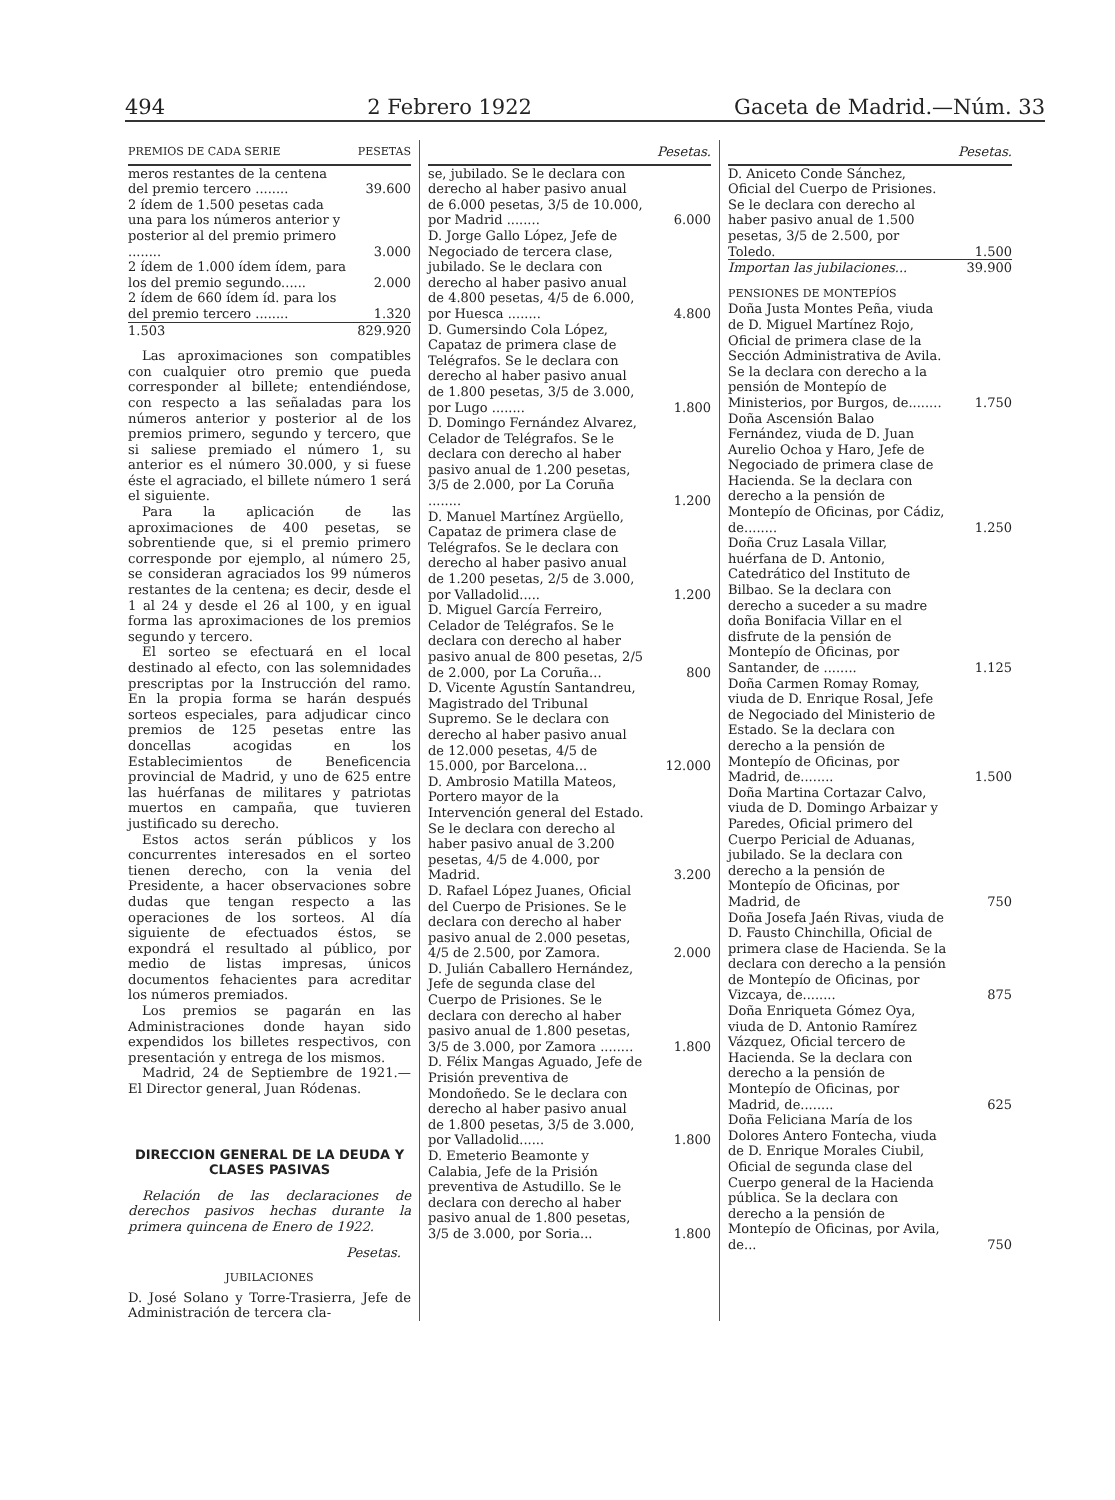494 2 Febrero 1922 Gaceta de Madrid.—Núm. 33
| PREMIOS DE CADA SERIE | PESETAS |
| --- | --- |
| meros restantes de la centena del premio tercero ........ | 39.600 |
| 2 ídem de 1.500 pesetas cada una para los números anterior y posterior al del premio primero ........ | 3.000 |
| 2 ídem de 1.000 ídem ídem, para los del premio segundo...... | 2.000 |
| 2 ídem de 660 ídem íd. para los del premio tercero ........ | 1.320 |
| 1.503 | 829.920 |
Las aproximaciones son compatibles con cualquier otro premio que pueda corresponder al billete; entendiéndose, con respecto a las señaladas para los números anterior y posterior al de los premios primero, segundo y tercero, que si saliese premiado el número 1, su anterior es el número 30.000, y si fuese éste el agraciado, el billete número 1 será el siguiente.
Para la aplicación de las aproximaciones de 400 pesetas, se sobrentiende que, si el premio primero corresponde por ejemplo, al número 25, se consideran agraciados los 99 números restantes de la centena; es decir, desde el 1 al 24 y desde el 26 al 100, y en igual forma las aproximaciones de los premios segundo y tercero.
El sorteo se efectuará en el local destinado al efecto, con las solemnidades prescriptas por la Instrucción del ramo. En la propia forma se harán después sorteos especiales, para adjudicar cinco premios de 125 pesetas entre las doncellas acogidas en los Establecimientos de Beneficencia provincial de Madrid, y uno de 625 entre las huérfanas de militares y patriotas muertos en campaña, que tuvieren justificado su derecho.
Estos actos serán públicos y los concurrentes interesados en el sorteo tienen derecho, con la venia del Presidente, a hacer observaciones sobre dudas que tengan respecto a las operaciones de los sorteos. Al día siguiente de efectuados éstos, se expondrá el resultado al público, por medio de listas impresas, únicos documentos fehacientes para acreditar los números premiados.
Los premios se pagarán en las Administraciones donde hayan sido expendidos los billetes respectivos, con presentación y entrega de los mismos.
Madrid, 24 de Septiembre de 1921.— El Director general, Juan Ródenas.
DIRECCION GENERAL DE LA DEUDA Y CLASES PASIVAS
Relación de las declaraciones de derechos pasivos hechas durante la primera quincena de Enero de 1922.
Pesetas.
JUBILACIONES
D. José Solano y Torre-Trasierra, Jefe de Administración de tercera cla-
| | Pesetas. |
| --- | --- |
| se, jubilado. Se le declara con derecho al haber pasivo anual de 6.000 pesetas, 3/5 de 10.000, por Madrid ........ | 6.000 |
| D. Jorge Gallo López, Jefe de Negociado de tercera clase, jubilado. Se le declara con derecho al haber pasivo anual de 4.800 pesetas, 4/5 de 6.000, por Huesca ........ | 4.800 |
| D. Gumersindo Cola López, Capataz de primera clase de Telégrafos. Se le declara con derecho al haber pasivo anual de 1.800 pesetas, 3/5 de 3.000, por Lugo ........ | 1.800 |
| D. Domingo Fernández Alvarez, Celador de Telégrafos. Se le declara con derecho al haber pasivo anual de 1.200 pesetas, 3/5 de 2.000, por La Coruña ........ | 1.200 |
| D. Manuel Martínez Argüello, Capataz de primera clase de Telégrafos. Se le declara con derecho al haber pasivo anual de 1.200 pesetas, 2/5 de 3.000, por Valladolid..... | 1.200 |
| D. Miguel García Ferreiro, Celador de Telégrafos. Se le declara con derecho al haber pasivo anual de 800 pesetas, 2/5 de 2.000, por La Coruña... | 800 |
| D. Vicente Agustín Santandreu, Magistrado del Tribunal Supremo. Se le declara con derecho al haber pasivo anual de 12.000 pesetas, 4/5 de 15.000, por Barcelona... | 12.000 |
| D. Ambrosio Matilla Mateos, Portero mayor de la Intervención general del Estado. Se le declara con derecho al haber pasivo anual de 3.200 pesetas, 4/5 de 4.000, por Madrid. | 3.200 |
| D. Rafael López Juanes, Oficial del Cuerpo de Prisiones. Se le declara con derecho al haber pasivo anual de 2.000 pesetas, 4/5 de 2.500, por Zamora. | 2.000 |
| D. Julián Caballero Hernández, Jefe de segunda clase del Cuerpo de Prisiones. Se le declara con derecho al haber pasivo anual de 1.800 pesetas, 3/5 de 3.000, por Zamora ........ | 1.800 |
| D. Félix Mangas Aguado, Jefe de Prisión preventiva de Mondoñedo. Se le declara con derecho al haber pasivo anual de 1.800 pesetas, 3/5 de 3.000, por Valladolid...... | 1.800 |
| D. Emeterio Beamonte y Calabia, Jefe de la Prisión preventiva de Astudillo. Se le declara con derecho al haber pasivo anual de 1.800 pesetas, 3/5 de 3.000, por Soria... | 1.800 |
| | Pesetas. |
| --- | --- |
| D. Aniceto Conde Sánchez, Oficial del Cuerpo de Prisiones. Se le declara con derecho al haber pasivo anual de 1.500 pesetas, 3/5 de 2.500, por Toledo. | 1.500 |
| Importan las jubilaciones... | 39.900 |
| PENSIONES DE MONTEPÍOS | |
| Doña Justa Montes Peña, viuda de D. Miguel Martínez Rojo, Oficial de primera clase de la Sección Administrativa de Avila. Se la declara con derecho a la pensión de Montepío de Ministerios, por Burgos, de........ | 1.750 |
| Doña Ascensión Balao Fernández, viuda de D. Juan Aurelio Ochoa y Haro, Jefe de Negociado de primera clase de Hacienda. Se la declara con derecho a la pensión de Montepío de Oficinas, por Cádiz, de........ | 1.250 |
| Doña Cruz Lasala Villar, huérfana de D. Antonio, Catedrático del Instituto de Bilbao. Se la declara con derecho a suceder a su madre doña Bonifacia Villar en el disfrute de la pensión de Montepío de Oficinas, por Santander, de ........ | 1.125 |
| Doña Carmen Romay Romay, viuda de D. Enrique Rosal, Jefe de Negociado del Ministerio de Estado. Se la declara con derecho a la pensión de Montepío de Oficinas, por Madrid, de........ | 1.500 |
| Doña Martina Cortazar Calvo, viuda de D. Domingo Arbaizar y Paredes, Oficial primero del Cuerpo Pericial de Aduanas, jubilado. Se la declara con derecho a la pensión de Montepío de Oficinas, por Madrid, de | 750 |
| Doña Josefa Jaén Rivas, viuda de D. Fausto Chinchilla, Oficial de primera clase de Hacienda. Se la declara con derecho a la pensión de Montepío de Oficinas, por Vizcaya, de........ | 875 |
| Doña Enriqueta Gómez Oya, viuda de D. Antonio Ramírez Vázquez, Oficial tercero de Hacienda. Se la declara con derecho a la pensión de Montepío de Oficinas, por Madrid, de........ | 625 |
| Doña Feliciana María de los Dolores Antero Fontecha, viuda de D. Enrique Morales Ciubil, Oficial de segunda clase del Cuerpo general de la Hacienda pública. Se la declara con derecho a la pensión de Montepío de Oficinas, por Avila, de... | 750 |